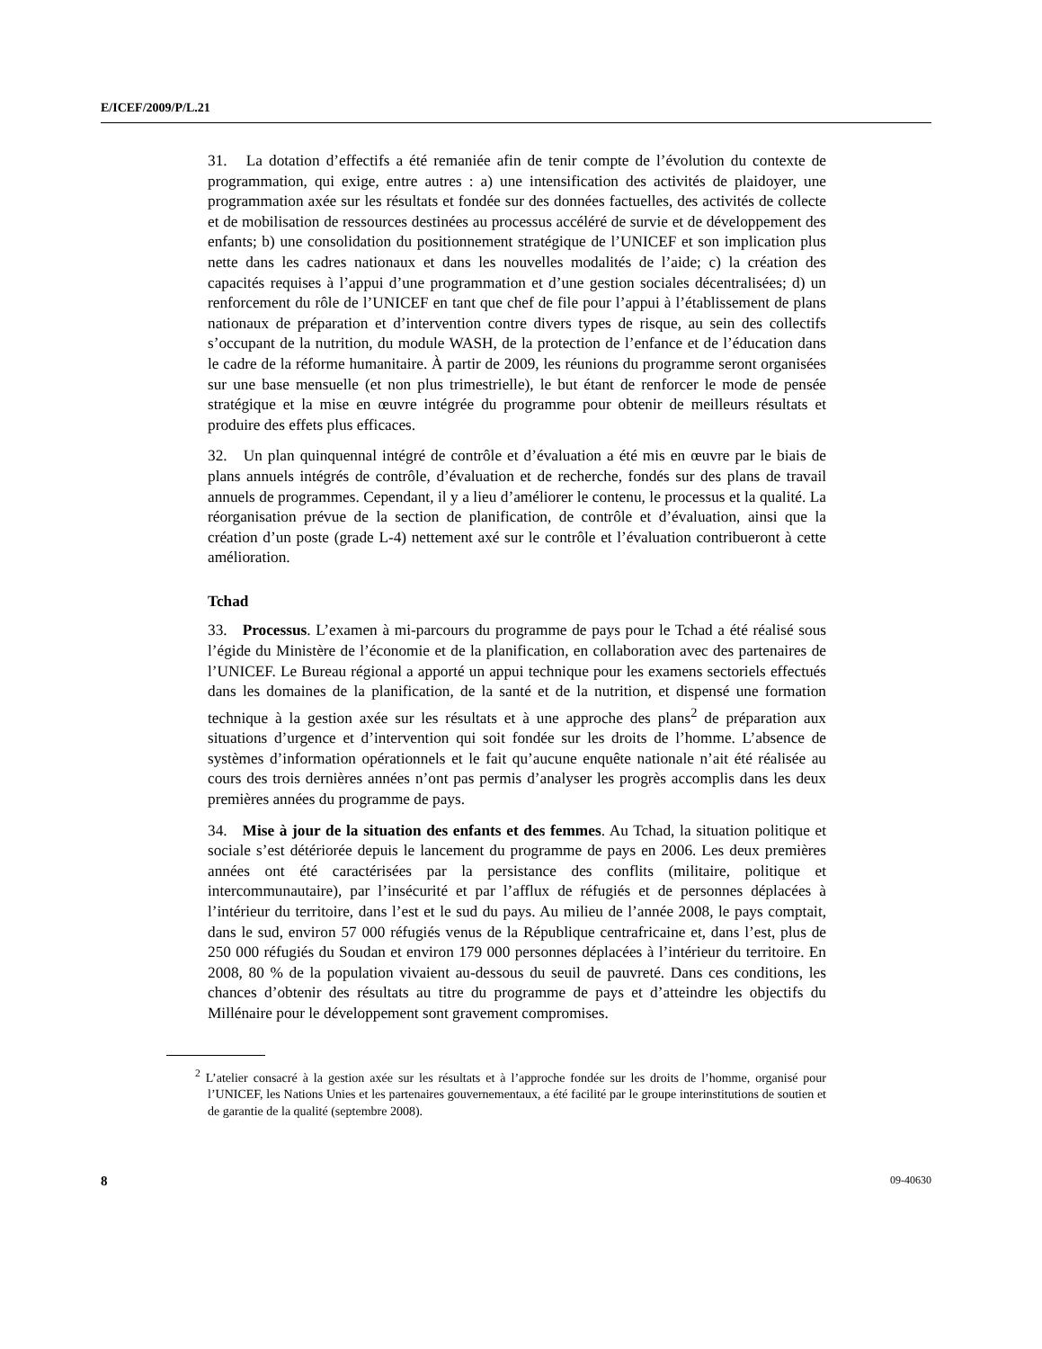E/ICEF/2009/P/L.21
31. La dotation d’effectifs a été remaniée afin de tenir compte de l’évolution du contexte de programmation, qui exige, entre autres : a) une intensification des activités de plaidoyer, une programmation axée sur les résultats et fondée sur des données factuelles, des activités de collecte et de mobilisation de ressources destinées au processus accéléré de survie et de développement des enfants; b) une consolidation du positionnement stratégique de l’UNICEF et son implication plus nette dans les cadres nationaux et dans les nouvelles modalités de l’aide; c) la création des capacités requises à l’appui d’une programmation et d’une gestion sociales décentralisées; d) un renforcement du rôle de l’UNICEF en tant que chef de file pour l’appui à l’établissement de plans nationaux de préparation et d’intervention contre divers types de risque, au sein des collectifs s’occupant de la nutrition, du module WASH, de la protection de l’enfance et de l’éducation dans le cadre de la réforme humanitaire. À partir de 2009, les réunions du programme seront organisées sur une base mensuelle (et non plus trimestrielle), le but étant de renforcer le mode de pensée stratégique et la mise en œuvre intégrée du programme pour obtenir de meilleurs résultats et produire des effets plus efficaces.
32. Un plan quinquennal intégré de contrôle et d’évaluation a été mis en œuvre par le biais de plans annuels intégrés de contrôle, d’évaluation et de recherche, fondés sur des plans de travail annuels de programmes. Cependant, il y a lieu d’améliorer le contenu, le processus et la qualité. La réorganisation prévue de la section de planification, de contrôle et d’évaluation, ainsi que la création d’un poste (grade L-4) nettement axé sur le contrôle et l’évaluation contribueront à cette amélioration.
Tchad
33. Processus. L’examen à mi-parcours du programme de pays pour le Tchad a été réalisé sous l’égide du Ministère de l’économie et de la planification, en collaboration avec des partenaires de l’UNICEF. Le Bureau régional a apporté un appui technique pour les examens sectoriels effectués dans les domaines de la planification, de la santé et de la nutrition, et dispensé une formation technique à la gestion axée sur les résultats et à une approche des plans<sup>2</sup> de préparation aux situations d’urgence et d’intervention qui soit fondée sur les droits de l’homme. L’absence de systèmes d’information opérationnels et le fait qu’aucune enquête nationale n’ait été réalisée au cours des trois dernières années n’ont pas permis d’analyser les progrès accomplis dans les deux premières années du programme de pays.
34. Mise à jour de la situation des enfants et des femmes. Au Tchad, la situation politique et sociale s’est détériorée depuis le lancement du programme de pays en 2006. Les deux premières années ont été caractérisées par la persistance des conflits (militaire, politique et intercommunautaire), par l’insécurité et par l’afflux de réfugiés et de personnes déplacées à l’intérieur du territoire, dans l’est et le sud du pays. Au milieu de l’année 2008, le pays comptait, dans le sud, environ 57 000 réfugiés venus de la République centrafricaine et, dans l’est, plus de 250 000 réfugiés du Soudan et environ 179 000 personnes déplacées à l’intérieur du territoire. En 2008, 80 % de la population vivaient au-dessous du seuil de pauvreté. Dans ces conditions, les chances d’obtenir des résultats au titre du programme de pays et d’atteindre les objectifs du Millénaire pour le développement sont gravement compromises.
<sup>2</sup> L’atelier consacré à la gestion axée sur les résultats et à l’approche fondée sur les droits de l’homme, organisé pour l’UNICEF, les Nations Unies et les partenaires gouvernementaux, a été facilité par le groupe interinstitutions de soutien et de garantie de la qualité (septembre 2008).
8 09-40630